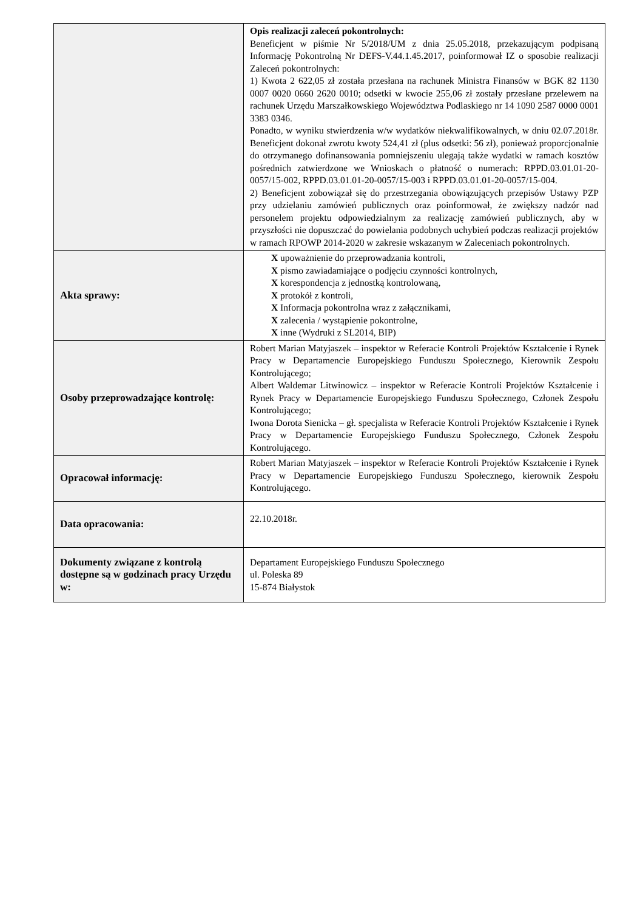| | Opis realizacji zaleceń pokontrolnych: Beneficjent w piśmie Nr 5/2018/UM z dnia 25.05.2018, przekazującym podpisaną Informację Pokontrolną Nr DEFS-V.44.1.45.2017, poinformował IZ o sposobie realizacji Zaleceń pokontrolnych: 1) Kwota 2 622,05 zł została przesłana na rachunek Ministra Finansów w BGK 82 1130 0007 0020 0660 2620 0010; odsetki w kwocie 255,06 zł zostały przesłane przelewem na rachunek Urzędu Marszałkowskiego Województwa Podlaskiego nr 14 1090 2587 0000 0001 3383 0346. Ponadto, w wyniku stwierdzenia w/w wydatków niekwalifikowalnych, w dniu 02.07.2018r. Beneficjent dokonał zwrotu kwoty 524,41 zł (plus odsetki: 56 zł), ponieważ proporcjonalnie do otrzymanego dofinansowania pomniejszeniu ulegają także wydatki w ramach kosztów pośrednich zatwierdzone we Wnioskach o płatność o numerach: RPPD.03.01.01-20-0057/15-002, RPPD.03.01.01-20-0057/15-003 i RPPD.03.01.01-20-0057/15-004. 2) Beneficjent zobowiązał się do przestrzegania obowiązujących przepisów Ustawy PZP przy udzielaniu zamówień publicznych oraz poinformował, że zwiększy nadzór nad personelem projektu odpowiedzialnym za realizację zamówień publicznych, aby w przyszłości nie dopuszczać do powielania podobnych uchybień podczas realizacji projektów w ramach RPOWP 2014-2020 w zakresie wskazanym w Zaleceniach pokontrolnych. |
| Akta sprawy: | X upoważnienie do przeprowadzania kontroli, X pismo zawiadamiające o podjęciu czynności kontrolnych, X korespondencja z jednostką kontrolowaną, X protokół z kontroli, X Informacja pokontrolna wraz z załącznikami, X zalecenia / wystąpienie pokontrolne, X inne (Wydruki z SL2014, BIP) |
| Osoby przeprowadzające kontrolę: | Robert Marian Matyjaszek – inspektor w Referacie Kontroli Projektów Kształcenie i Rynek Pracy w Departamencie Europejskiego Funduszu Społecznego, Kierownik Zespołu Kontrolującego; Albert Waldemar Litwinowicz – inspektor w Referacie Kontroli Projektów Kształcenie i Rynek Pracy w Departamencie Europejskiego Funduszu Społecznego, Członek Zespołu Kontrolującego; Iwona Dorota Sienicka – gł. specjalista w Referacie Kontroli Projektów Kształcenie i Rynek Pracy w Departamencie Europejskiego Funduszu Społecznego, Członek Zespołu Kontrolującego. |
| Opracował informację: | Robert Marian Matyjaszek – inspektor w Referacie Kontroli Projektów Kształcenie i Rynek Pracy w Departamencie Europejskiego Funduszu Społecznego, kierownik Zespołu Kontrolującego. |
| Data opracowania: | 22.10.2018r. |
| Dokumenty związane z kontrolą dostępne są w godzinach pracy Urzędu w: | Departament Europejskiego Funduszu Społecznego ul. Poleska 89 15-874 Białystok |